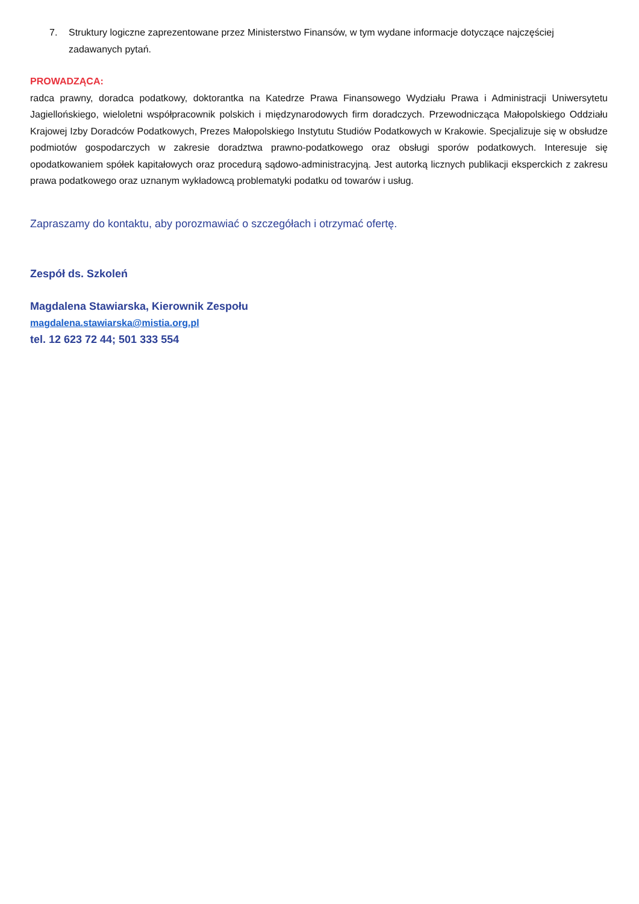7. Struktury logiczne zaprezentowane przez Ministerstwo Finansów, w tym wydane informacje dotyczące najczęściej zadawanych pytań.
PROWADZĄCA:
radca prawny, doradca podatkowy, doktorantka na Katedrze Prawa Finansowego Wydziału Prawa i Administracji Uniwersytetu Jagiellońskiego, wieloletni współpracownik polskich i międzynarodowych firm doradczych. Przewodnicząca Małopolskiego Oddziału Krajowej Izby Doradców Podatkowych, Prezes Małopolskiego Instytutu Studiów Podatkowych w Krakowie. Specjalizuje się w obsłudze podmiotów gospodarczych w zakresie doradztwa prawno-podatkowego oraz obsługi sporów podatkowych. Interesuje się opodatkowaniem spółek kapitałowych oraz procedurą sądowo-administracyjną. Jest autorką licznych publikacji eksperckich z zakresu prawa podatkowego oraz uznanym wykładowcą problematyki podatku od towarów i usług.
Zapraszamy do kontaktu, aby porozmawiać o szczegółach i otrzymać ofertę.
Zespół ds. Szkoleń
Magdalena Stawiarska, Kierownik Zespołu
magdalena.stawiarska@mistia.org.pl
tel. 12 623 72 44; 501 333 554